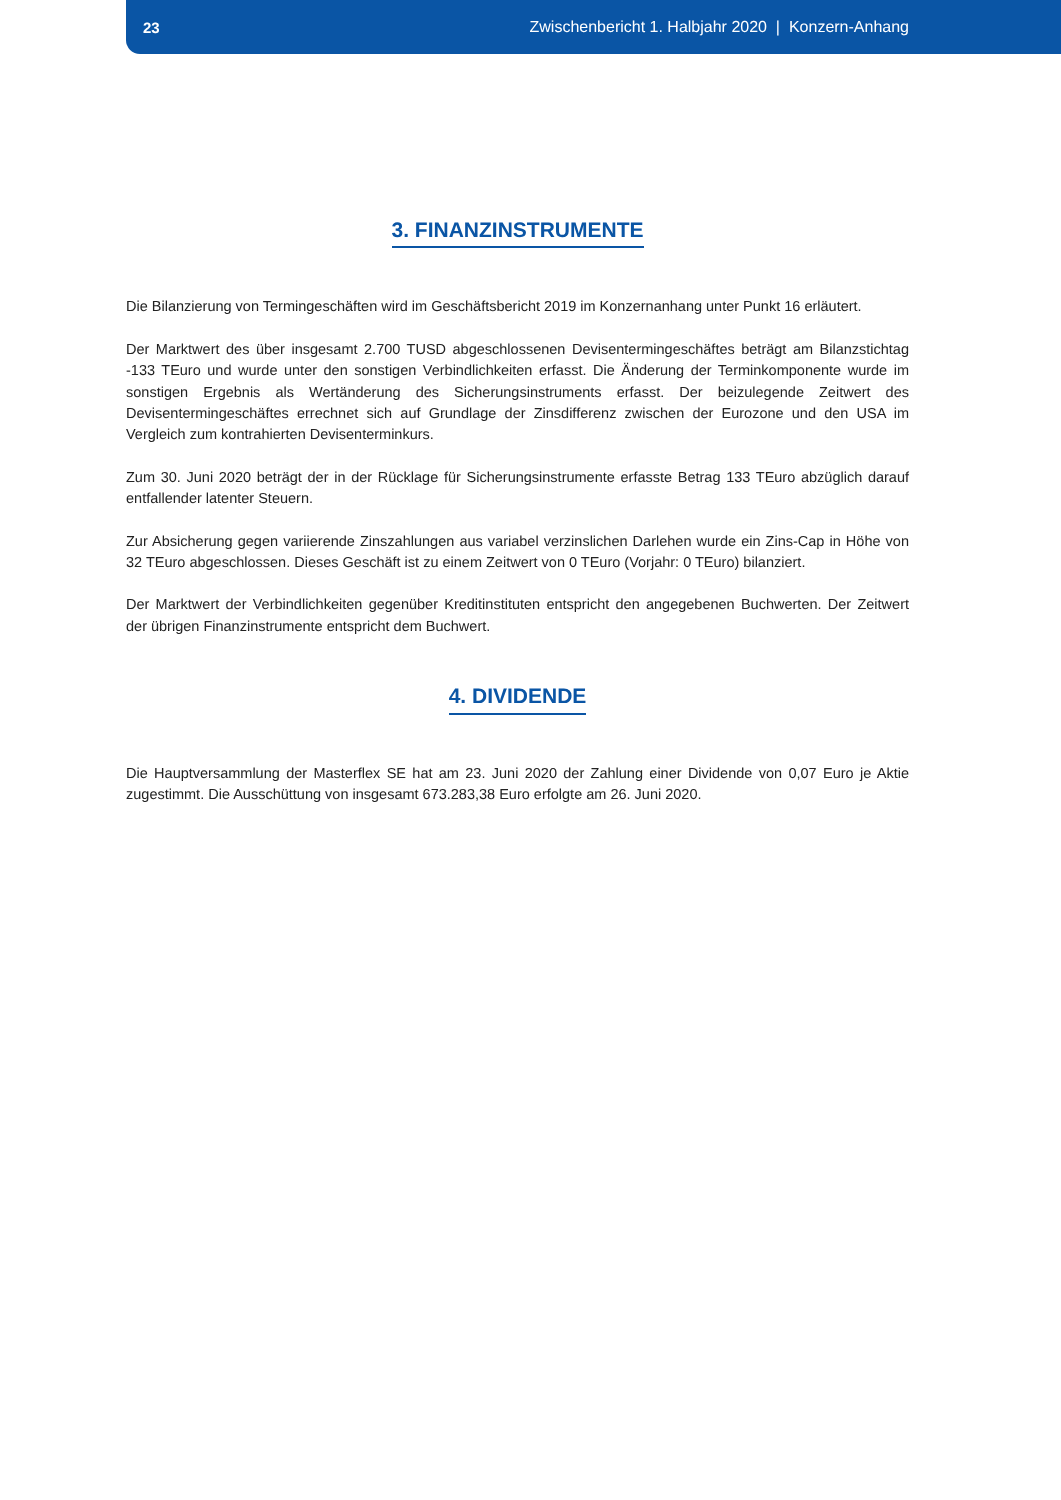23 Zwischenbericht 1. Halbjahr 2020 | Konzern-Anhang
3. FINANZINSTRUMENTE
Die Bilanzierung von Termingeschäften wird im Geschäftsbericht 2019 im Konzernanhang unter Punkt 16 erläutert.
Der Marktwert des über insgesamt 2.700 TUSD abgeschlossenen Devisentermingeschäftes beträgt am Bilanzstichtag -133 TEuro und wurde unter den sonstigen Verbindlichkeiten erfasst. Die Änderung der Terminkomponente wurde im sonstigen Ergebnis als Wertänderung des Sicherungsinstruments erfasst. Der beizulegende Zeitwert des Devisentermingeschäftes errechnet sich auf Grundlage der Zinsdifferenz zwischen der Eurozone und den USA im Vergleich zum kontrahierten Devisenterminkurs.
Zum 30. Juni 2020 beträgt der in der Rücklage für Sicherungsinstrumente erfasste Betrag 133 TEuro abzüglich darauf entfallender latenter Steuern.
Zur Absicherung gegen variierende Zinszahlungen aus variabel verzinslichen Darlehen wurde ein Zins-Cap in Höhe von 32 TEuro abgeschlossen. Dieses Geschäft ist zu einem Zeitwert von 0 TEuro (Vorjahr: 0 TEuro) bilanziert.
Der Marktwert der Verbindlichkeiten gegenüber Kreditinstituten entspricht den angegebenen Buchwerten. Der Zeitwert der übrigen Finanzinstrumente entspricht dem Buchwert.
4. DIVIDENDE
Die Hauptversammlung der Masterflex SE hat am 23. Juni 2020 der Zahlung einer Dividende von 0,07 Euro je Aktie zugestimmt. Die Ausschüttung von insgesamt 673.283,38 Euro erfolgte am 26. Juni 2020.